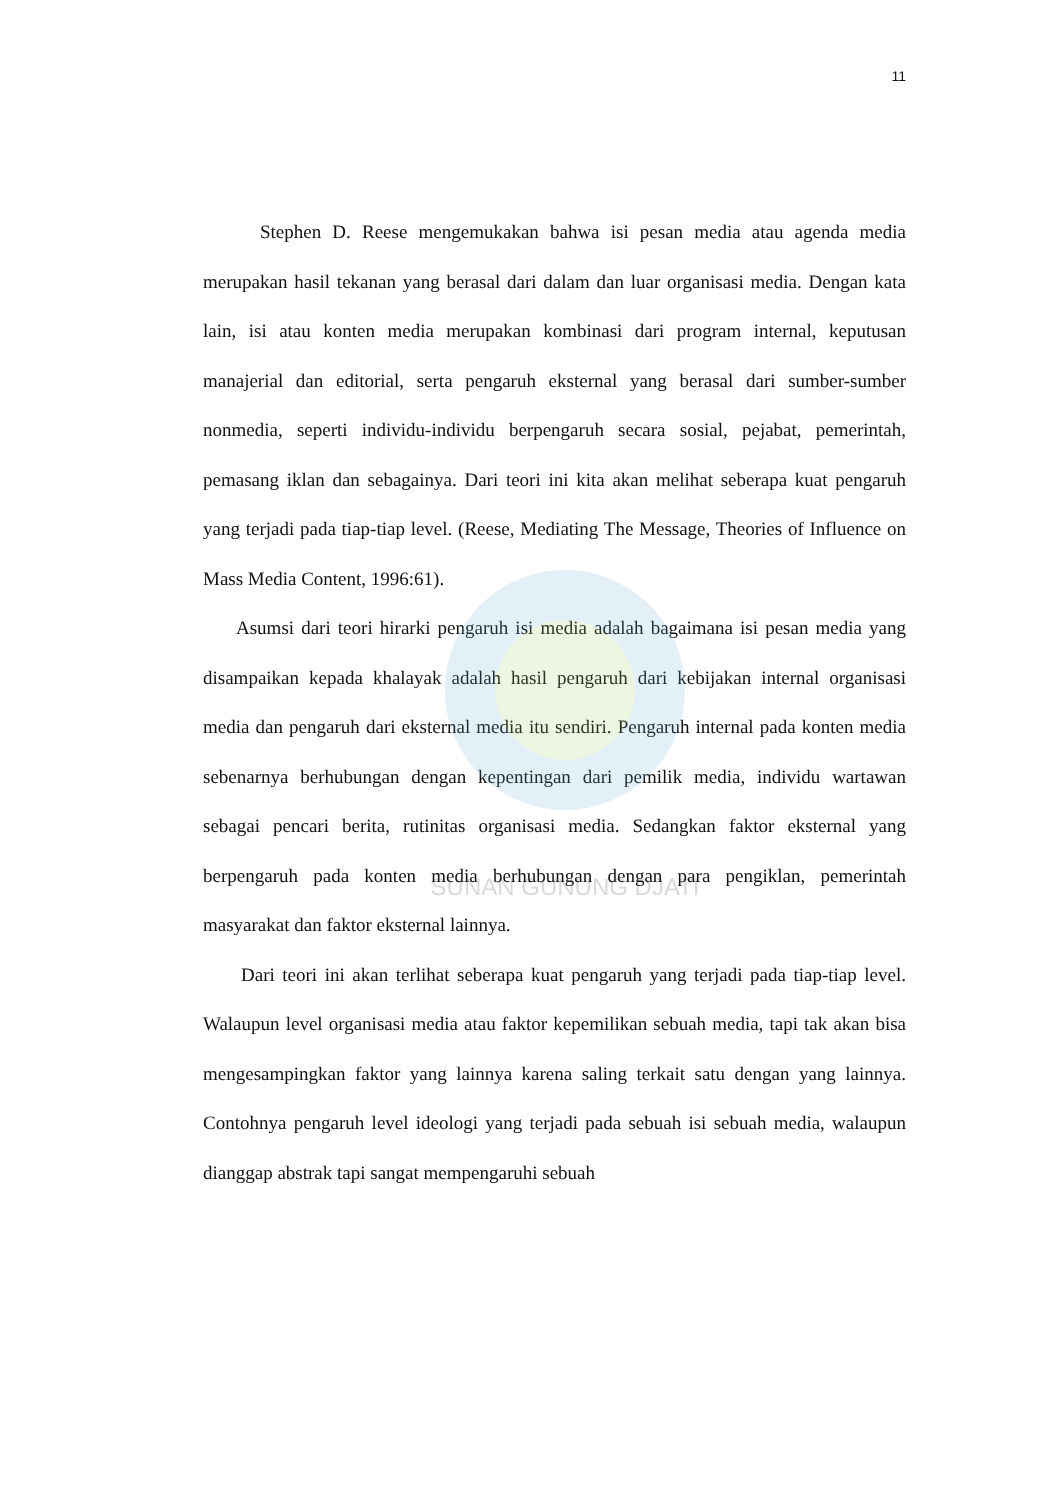SUNAN GUNUNG DJATI
11
Stephen D. Reese mengemukakan bahwa isi pesan media atau agenda media merupakan hasil tekanan yang berasal dari dalam dan luar organisasi media. Dengan kata lain, isi atau konten media merupakan kombinasi dari program internal, keputusan manajerial dan editorial, serta pengaruh eksternal yang berasal dari sumber-sumber nonmedia, seperti individu-individu berpengaruh secara sosial, pejabat, pemerintah, pemasang iklan dan sebagainya. Dari teori ini kita akan melihat seberapa kuat pengaruh yang terjadi pada tiap-tiap level. (Reese, Mediating The Message, Theories of Influence on Mass Media Content, 1996:61).
Asumsi dari teori hirarki pengaruh isi media adalah bagaimana isi pesan media yang disampaikan kepada khalayak adalah hasil pengaruh dari kebijakan internal organisasi media dan pengaruh dari eksternal media itu sendiri. Pengaruh internal pada konten media sebenarnya berhubungan dengan kepentingan dari pemilik media, individu wartawan sebagai pencari berita, rutinitas organisasi media. Sedangkan faktor eksternal yang berpengaruh pada konten media berhubungan dengan para pengiklan, pemerintah masyarakat dan faktor eksternal lainnya.
Dari teori ini akan terlihat seberapa kuat pengaruh yang terjadi pada tiap-tiap level. Walaupun level organisasi media atau faktor kepemilikan sebuah media, tapi tak akan bisa mengesampingkan faktor yang lainnya karena saling terkait satu dengan yang lainnya. Contohnya pengaruh level ideologi yang terjadi pada sebuah isi sebuah media, walaupun dianggap abstrak tapi sangat mempengaruhi sebuah